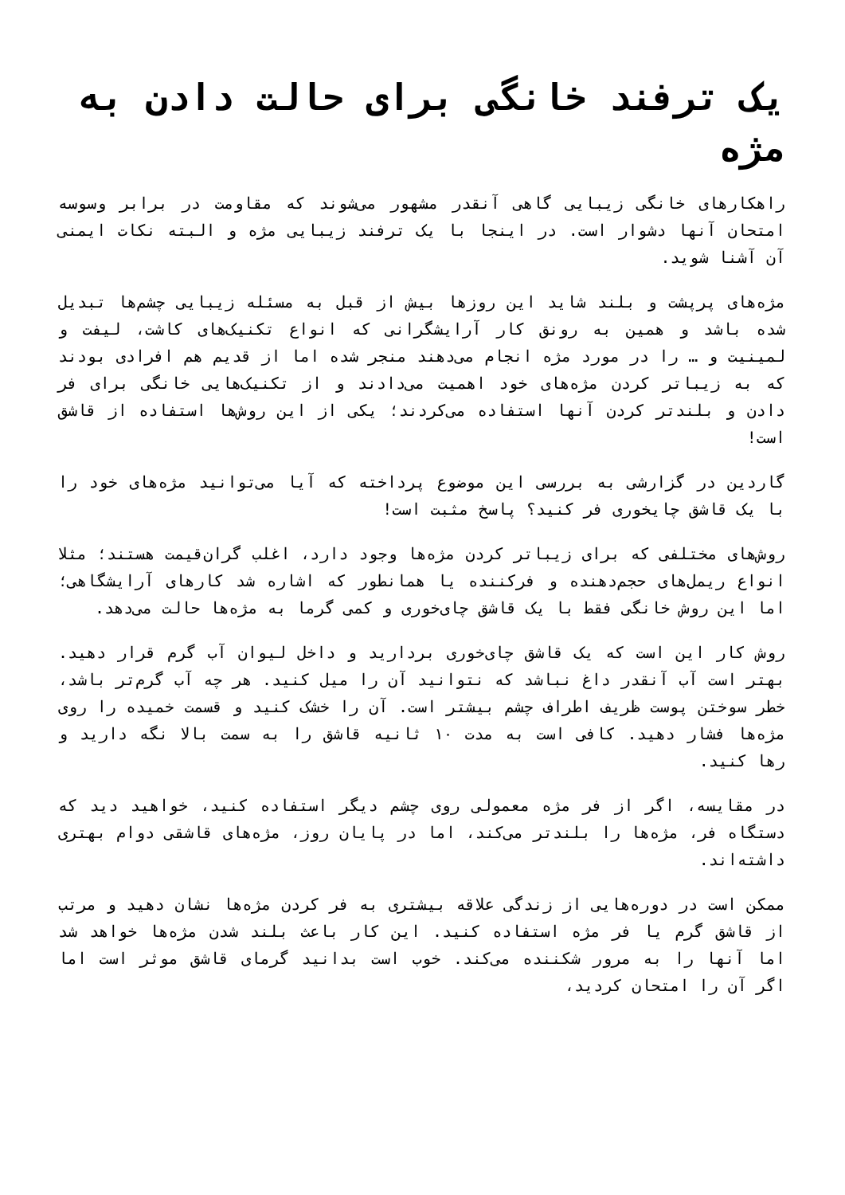یک ترفند خانگی برای حالت دادن به مژه
راهکارهای خانگی زیبایی گاهی آنقدر مشهور می‌شوند که مقاومت در برابر وسوسه امتحان آنها دشوار است. در اینجا با یک ترفند زیبایی مژه و البته نکات ایمنی آن آشنا شوید.
مژه‌های پرپشت و بلند شاید این روزها بیش از قبل به مسئله زیبایی چشم‌ها تبدیل شده باشد و همین به رونق کار آرایشگرانی که انواع تکنیک‌های کاشت، لیفت و لمینیت و … را در مورد مژه انجام می‌دهند منجر شده اما از قدیم هم افرادی بودند که به زیباتر کردن مژه‌های خود اهمیت می‌دادند و از تکنیک‌هایی خانگی برای فر دادن و بلندتر کردن آنها استفاده می‌کردند؛ یکی از این روش‌ها استفاده از قاشق است!
گاردین در گزارشی به بررسی این موضوع پرداخته که آیا می‌توانید مژه‌های خود را با یک قاشق چایخوری فر کنید؟ پاسخ مثبت است!
روش‌های مختلفی که برای زیباتر کردن مژه‌ها وجود دارد، اغلب گران‌قیمت هستند؛ مثلا انواع ریمل‌های حجم‌دهنده و فرکننده یا همانطور که اشاره شد کارهای آرایشگاهی؛ اما این روش خانگی فقط با یک قاشق چای‌خوری و کمی گرما به مژه‌ها حالت می‌دهد.
روش کار این است که یک قاشق چای‌خوری بردارید و داخل لیوان آب گرم قرار دهید. بهتر است آب آنقدر داغ نباشد که نتوانید آن را میل کنید. هر چه آب گرم‌تر باشد، خطر سوختن پوست ظریف اطراف چشم بیشتر است. آن را خشک کنید و قسمت خمیده را روی مژه‌ها فشار دهید. کافی است به مدت ۱۰ ثانیه قاشق را به سمت بالا نگه دارید و رها کنید.
در مقایسه، اگر از فر مژه معمولی روی چشم دیگر استفاده کنید، خواهید دید که دستگاه فر، مژه‌ها را بلندتر می‌کند، اما در پایان روز، مژه‌های قاشقی دوام بهتری داشته‌اند.
ممکن است در دوره‌هایی از زندگی علاقه بیشتری به فر کردن مژه‌ها نشان دهید و مرتب از قاشق گرم یا فر مژه استفاده کنید. این کار باعث بلند شدن مژه‌ها خواهد شد اما آنها را به مرور شکننده می‌کند. خوب است بدانید گرمای قاشق موثر است اما اگر آن را امتحان کردید،